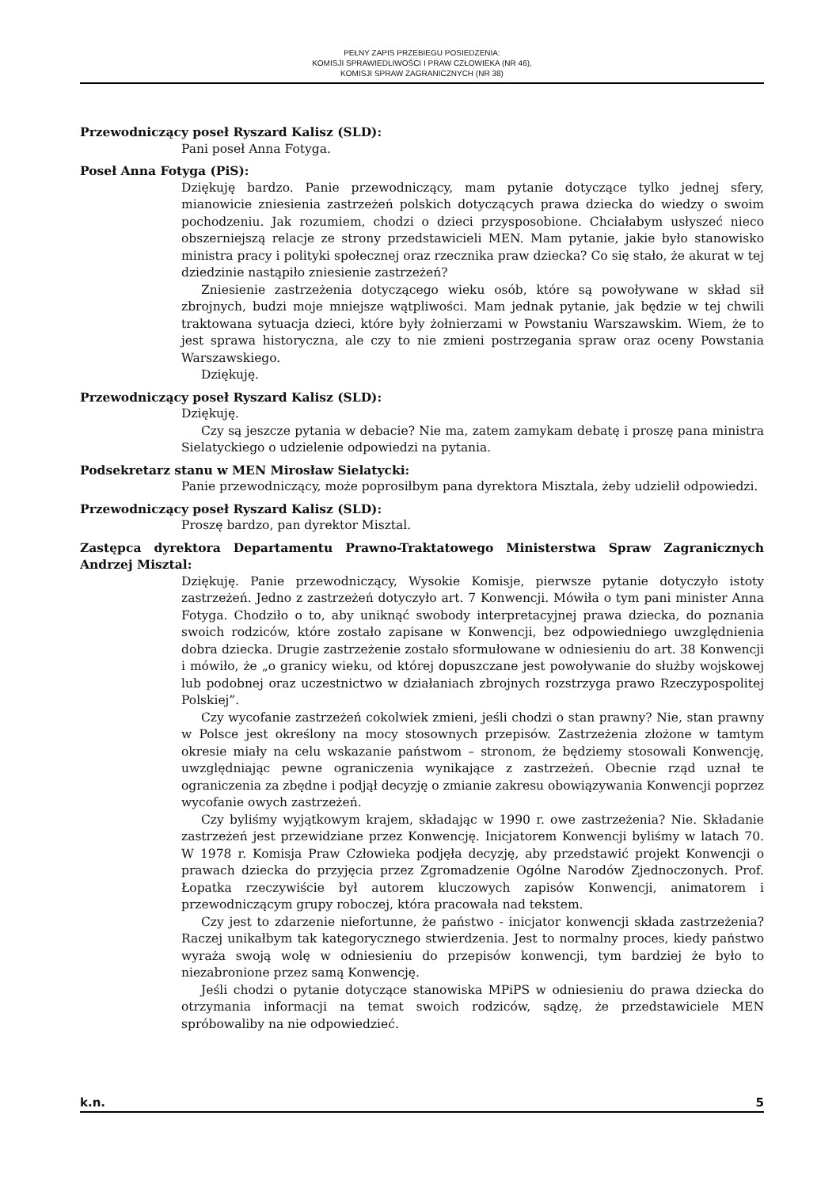PEŁNY ZAPIS PRZEBIEGU POSIEDZENIA:
KOMISJI SPRAWIEDLIWOŚCI I PRAW CZŁOWIEKA (NR 46),
KOMISJI SPRAW ZAGRANICZNYCH (NR 38)
Przewodniczący poseł Ryszard Kalisz (SLD):
Pani poseł Anna Fotyga.
Poseł Anna Fotyga (PiS):
Dziękuję bardzo. Panie przewodniczący, mam pytanie dotyczące tylko jednej sfery, mianowicie zniesienia zastrzeżeń polskich dotyczących prawa dziecka do wiedzy o swoim pochodzeniu. Jak rozumiem, chodzi o dzieci przysposobione. Chciałabym usłyszeć nieco obszerniejszą relacje ze strony przedstawicieli MEN. Mam pytanie, jakie było stanowisko ministra pracy i polityki społecznej oraz rzecznika praw dziecka? Co się stało, że akurat w tej dziedzinie nastąpiło zniesienie zastrzeżeń?
Zniesienie zastrzeżenia dotyczącego wieku osób, które są powoływane w skład sił zbrojnych, budzi moje mniejsze wątpliwości. Mam jednak pytanie, jak będzie w tej chwili traktowana sytuacja dzieci, które były żołnierzami w Powstaniu Warszawskim. Wiem, że to jest sprawa historyczna, ale czy to nie zmieni postrzegania spraw oraz oceny Powstania Warszawskiego.
Dziękuję.
Przewodniczący poseł Ryszard Kalisz (SLD):
Dziękuję.
Czy są jeszcze pytania w debacie? Nie ma, zatem zamykam debatę i proszę pana ministra Sielatyckiego o udzielenie odpowiedzi na pytania.
Podsekretarz stanu w MEN Mirosław Sielatycki:
Panie przewodniczący, może poprosiłbym pana dyrektora Misztala, żeby udzielił odpowiedzi.
Przewodniczący poseł Ryszard Kalisz (SLD):
Proszę bardzo, pan dyrektor Misztal.
Zastępca dyrektora Departamentu Prawno-Traktatowego Ministerstwa Spraw Zagranicznych Andrzej Misztal:
Dziękuję. Panie przewodniczący, Wysokie Komisje, pierwsze pytanie dotyczyło istoty zastrzeżeń. Jedno z zastrzeżeń dotyczyło art. 7 Konwencji. Mówiła o tym pani minister Anna Fotyga. Chodziło o to, aby uniknąć swobody interpretacyjnej prawa dziecka, do poznania swoich rodziców, które zostało zapisane w Konwencji, bez odpowiedniego uwzględnienia dobra dziecka. Drugie zastrzeżenie zostało sformułowane w odniesieniu do art. 38 Konwencji i mówiło, że „o granicy wieku, od której dopuszczane jest powoływanie do służby wojskowej lub podobnej oraz uczestnictwo w działaniach zbrojnych rozstrzyga prawo Rzeczypospolitej Polskiej”.
Czy wycofanie zastrzeżeń cokolwiek zmieni, jeśli chodzi o stan prawny? Nie, stan prawny w Polsce jest określony na mocy stosownych przepisów. Zastrzeżenia złożone w tamtym okresie miały na celu wskazanie państwom – stronom, że będziemy stosowali Konwencję, uwzględniając pewne ograniczenia wynikające z zastrzeżeń. Obecnie rząd uznał te ograniczenia za zbędne i podjął decyzję o zmianie zakresu obowiązywania Konwencji poprzez wycofanie owych zastrzeżeń.
Czy byliśmy wyjątkowym krajem, składając w 1990 r. owe zastrzeżenia? Nie. Składanie zastrzeżeń jest przewidziane przez Konwencję. Inicjatorem Konwencji byliśmy w latach 70. W 1978 r. Komisja Praw Człowieka podjęła decyzję, aby przedstawić projekt Konwencji o prawach dziecka do przyjęcia przez Zgromadzenie Ogólne Narodów Zjednoczonych. Prof. Łopatka rzeczywiście był autorem kluczowych zapisów Konwencji, animatorem i przewodniczącym grupy roboczej, która pracowała nad tekstem.
Czy jest to zdarzenie niefortunne, że państwo - inicjator konwencji składa zastrzeżenia? Raczej unikałbym tak kategorycznego stwierdzenia. Jest to normalny proces, kiedy państwo wyraża swoją wolę w odniesieniu do przepisów konwencji, tym bardziej że było to niezabronione przez samą Konwencję.
Jeśli chodzi o pytanie dotyczące stanowiska MPiPS w odniesieniu do prawa dziecka do otrzymania informacji na temat swoich rodziców, sądzę, że przedstawiciele MEN spróbowaliby na nie odpowiedzieć.
k.n. 5